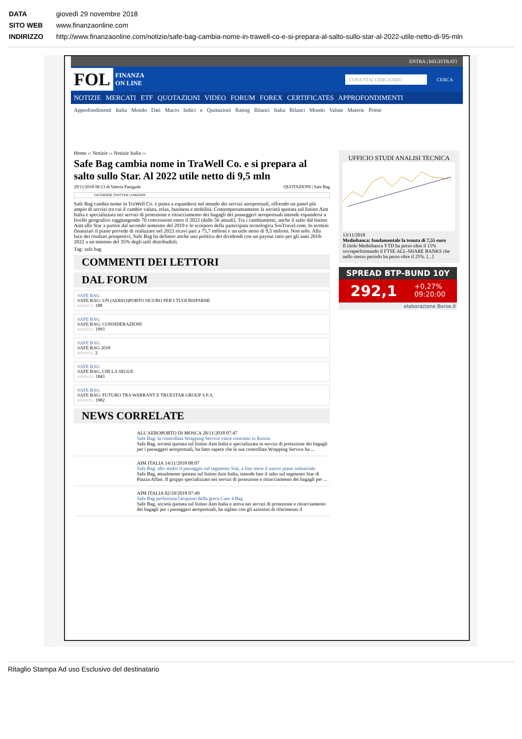DATA giovedì 29 novembre 2018
SITO WEB www.finanzaonline.com
INDIRIZZO http://www.finanzaonline.com/notizie/safe-bag-cambia-nome-in-trawell-co-e-si-prepara-al-salto-sullo-star-al-2022-utile-netto-di-95-mln
ENTRA | REGISTRATI
FOL FINANZA
ON LINE COSA STAI CERCANDO CERCA
NOTIZIE MERCATI ETF QUOTAZIONI VIDEO FORUM FOREX CERTIFICATES APPROFONDIMENTI
Approfondimenti Italia Mondo Dati Macro Indici e Quotazioni Rating Bilanci Italia Bilanci Mondo Valute Materie Prime
Home ›› Notizie ›› Notizie Italia ››
Safe Bag cambia nome in TraWell Co. e si prepara al salto sullo Star. Al 2022 utile netto di 9,5 mln
29/11/2018 08:13 di Valeria Panigada QUOTAZIONI | Safe Bag
FACEBOOK TWITTER LINKEDIN
Safe Bag cambia nome in TraWell Co. e punta a espandersi nel mondo dei servizi aeroportuali, offrendo un panel più ampio di servizi tra cui il cambio valuta, relax, business e mobilità. Contemporaneamente la società quotata sul listino Aim Italia e specializzata nei servizi di protezione e ritracciamento dei bagagli dei passeggeri aeroportuali intende espandersi a livello geografico raggiungendo 70 concessioni entro il 2022 (dalle 56 attuali). Tra i cambiamenti, anche il salto dal listino Aim allo Star a partire dal secondo semestre del 2019 e lo scorporo della partecipata tecnologica SosTravel.com. In termini finanziari il piano prevede di realizzare nel 2022 ricavi pari a 75,7 milioni e un utile netto di 9,5 milioni. Non solo. Alla luce dei risultati prospettivi, Safe Bag ha definito anche una politica dei dividendi con un payout ratio per gli anni 2018-2022 a un minimo del 35% degli utili distribuibili.
Tag: safe bag
COMMENTI DEI LETTORI
DAL FORUM
SAFE BAG
SAFE BAG: UN (AEREO)PORTO SICURO PER I TUOI RISPARMI
RISPOSTE: 188
SAFE BAG
SAFE BAG: CONSIDERAZIONI
RISPOSTE: 1993
SAFE BAG
SAFE BAG 2018
RISPOSTE: 2
SAFE BAG
SAFE BAG, CHI LA SEGUE
RISPOSTE: 1843
SAFE BAG
SAFE BAG: FUTURO TRA WARRANT E TRUESTAR GROUP S.P.A.
RISPOSTE: 1982
NEWS CORRELATE
ALL'AEROPORTO DI MOSCA 28/11/2018 07:47
Safe Bag: la controllata Wrapping Service vince contratto in Russia
Safe Bag, società quotata sul listino Aim Italia e specializzata in servizi di protezione dei bagagli per i passeggeri aeroportuali, ha fatto sapere che la sua controllata Wrapping Service ha ...
AIM ITALIA 14/11/2018 08:07
Safe Bag: allo studio il passaggio sul segmento Star, a fine mese il nuovo piano industriale
Safe Bag, attualmente quotata sul listino Aim Italia, intende fare il salto sul segmento Star di Piazza Affari. Il gruppo specializzato nei servizi di protezione e ritracciamento dei bagagli per ...
AIM ITALIA 02/10/2018 07:49
Safe Bag perfeziona l'acquisto della greca Care 4 Bag
Safe Bag, società quotata sul listino Aim Italia e attiva nei servizi di protezione e ritracciamento dei bagagli per i passeggeri aeroportuali, ha siglato con gli azionisti di riferimento il
UFFICIO STUDI ANALISI TECNICA
13/11/2018
Mediobanca: fondamentale la tenuta di 7,55 euro
Il titolo Mediobanca YTD ha perso oltre il 15% sovraperformando il FTSE ALL-SHARE BANKS che nello stesso periodo ha perso oltre il 25%. [...]
SPREAD BTP-BUND 10Y
292,1 +0,27%
09:20:00
elaborazione Borse.it
Ritaglio Stampa Ad uso Esclusivo del destinatario